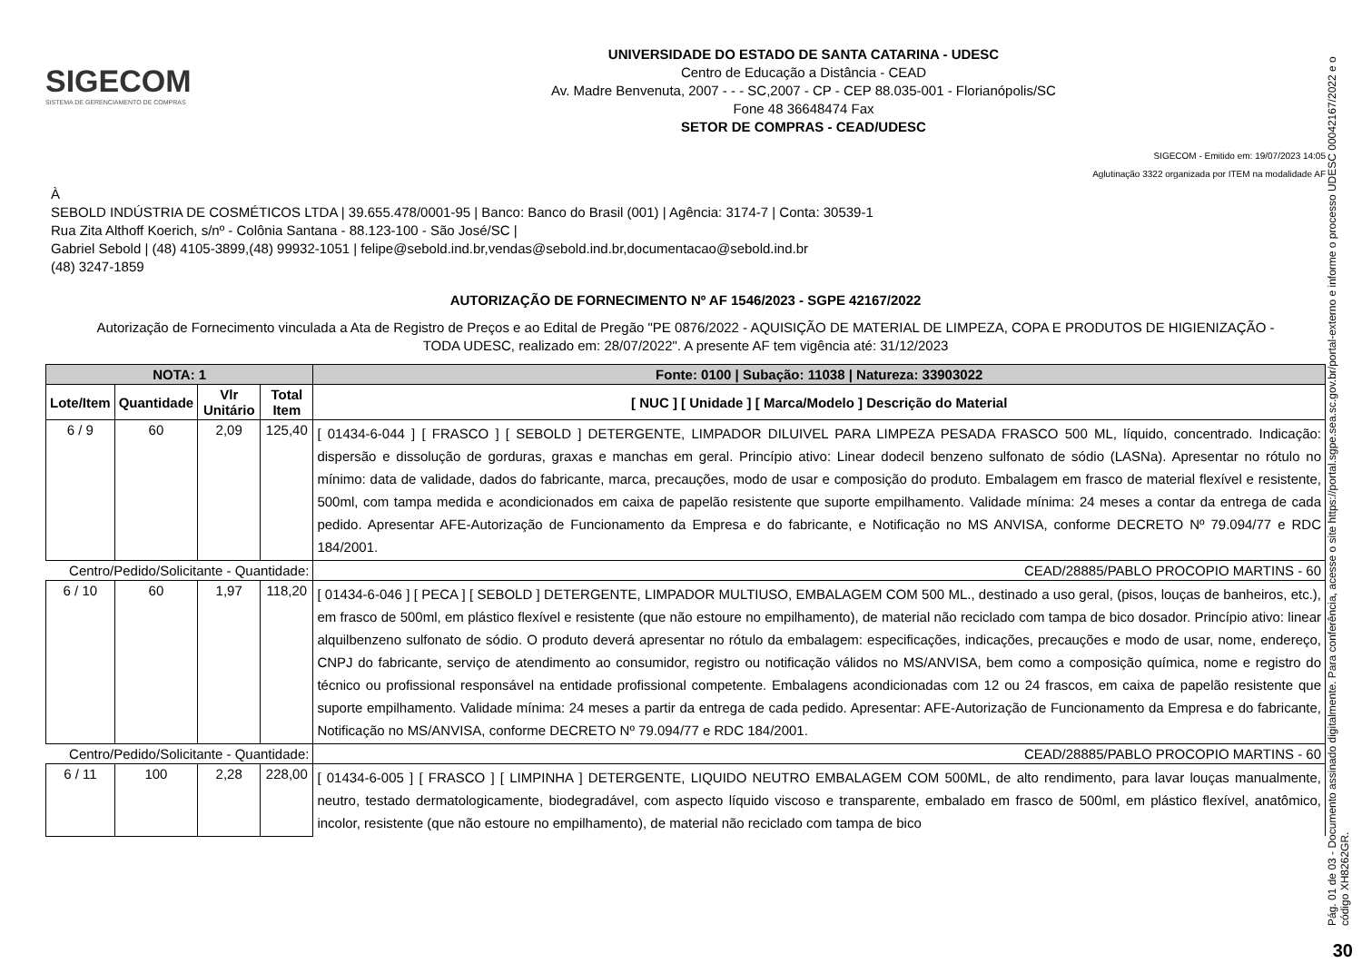SIGECOM
SISTEMA DE GERENCIAMENTO DE COMPRAS
UNIVERSIDADE DO ESTADO DE SANTA CATARINA - UDESC
Centro de Educação a Distância - CEAD
Av. Madre Benvenuta, 2007 - - - SC,2007 - CP - CEP 88.035-001 - Florianópolis/SC
Fone 48 36648474 Fax
SETOR DE COMPRAS - CEAD/UDESC
SIGECOM - Emitido em: 19/07/2023 14:05
Aglutinação 3322 organizada por ITEM na modalidade AF
À
SEBOLD INDÚSTRIA DE COSMÉTICOS LTDA | 39.655.478/0001-95 | Banco: Banco do Brasil (001) | Agência: 3174-7 | Conta: 30539-1
Rua Zita Althoff Koerich, s/nº - Colônia Santana - 88.123-100 - São José/SC |
Gabriel Sebold | (48) 4105-3899,(48) 99932-1051 | felipe@sebold.ind.br,vendas@sebold.ind.br,documentacao@sebold.ind.br
(48) 3247-1859
AUTORIZAÇÃO DE FORNECIMENTO Nº AF 1546/2023 - SGPE 42167/2022
Autorização de Fornecimento vinculada a Ata de Registro de Preços e ao Edital de Pregão "PE 0876/2022 - AQUISIÇÃO DE MATERIAL DE LIMPEZA, COPA E PRODUTOS DE HIGIENIZAÇÃO - TODA UDESC, realizado em: 28/07/2022". A presente AF tem vigência até: 31/12/2023
| NOTA: 1 | | | | Fonte: 0100 / Subação: 11038 / Natureza: 33903022 |
| --- | --- | --- | --- | --- |
| Lote/Item | Quantidade | Vlr Unitário | Total Item | [ NUC ] [ Unidade ] [ Marca/Modelo ] Descrição do Material |
| 6 / 9 | 60 | 2,09 | 125,40 | [ 01434-6-044 ] [ FRASCO ] [ SEBOLD ] DETERGENTE, LIMPADOR DILUIVEL PARA LIMPEZA PESADA FRASCO 500 ML, líquido, concentrado. Indicação: dispersão e dissolução de gorduras, graxas e manchas em geral. Princípio ativo: Linear dodecil benzeno sulfonato de sódio (LASNa). Apresentar no rótulo no mínimo: data de validade, dados do fabricante, marca, precauções, modo de usar e composição do produto. Embalagem em frasco de material flexível e resistente, 500ml, com tampa medida e acondicionados em caixa de papelão resistente que suporte empilhamento. Validade mínima: 24 meses a contar da entrega de cada pedido. Apresentar AFE-Autorização de Funcionamento da Empresa e do fabricante, e Notificação no MS ANVISA, conforme DECRETO Nº 79.094/77 e RDC 184/2001. |
| Centro/Pedido/Solicitante - Quantidade: | | | | CEAD/28885/PABLO PROCOPIO MARTINS - 60 |
| 6 / 10 | 60 | 1,97 | 118,20 | [ 01434-6-046 ] [ PECA ] [ SEBOLD ] DETERGENTE, LIMPADOR MULTIUSO, EMBALAGEM COM 500 ML., destinado a uso geral, (pisos, louças de banheiros, etc.), em frasco de 500ml, em plástico flexível e resistente (que não estoure no empilhamento), de material não reciclado com tampa de bico dosador. Princípio ativo: linear alquilbenzeno sulfonato de sódio. O produto deverá apresentar no rótulo da embalagem: especificações, indicações, precauções e modo de usar, nome, endereço, CNPJ do fabricante, serviço de atendimento ao consumidor, registro ou notificação válidos no MS/ANVISA, bem como a composição química, nome e registro do técnico ou profissional responsável na entidade profissional competente. Embalagens acondicionadas com 12 ou 24 frascos, em caixa de papelão resistente que suporte empilhamento. Validade mínima: 24 meses a partir da entrega de cada pedido. Apresentar: AFE-Autorização de Funcionamento da Empresa e do fabricante, Notificação no MS/ANVISA, conforme DECRETO Nº 79.094/77 e RDC 184/2001. |
| Centro/Pedido/Solicitante - Quantidade: | | | | CEAD/28885/PABLO PROCOPIO MARTINS - 60 |
| 6 / 11 | 100 | 2,28 | 228,00 | [ 01434-6-005 ] [ FRASCO ] [ LIMPINHA ] DETERGENTE, LIQUIDO NEUTRO EMBALAGEM COM 500ML, de alto rendimento, para lavar louças manualmente, neutro, testado dermatologicamente, biodegradável, com aspecto líquido viscoso e transparente, embalado em frasco de 500ml, em plástico flexível, anatômico, incolor, resistente (que não estoure no empilhamento), de material não reciclado com tampa de bico |
Pág. 01 de 03 - Documento assinado digitalmente. Para conferência, acesse o site https://portal.sgpe.sea.sc.gov.br/portal-externo e informe o processo UDESC 00042167/2022 e o código XH8262GR.
30